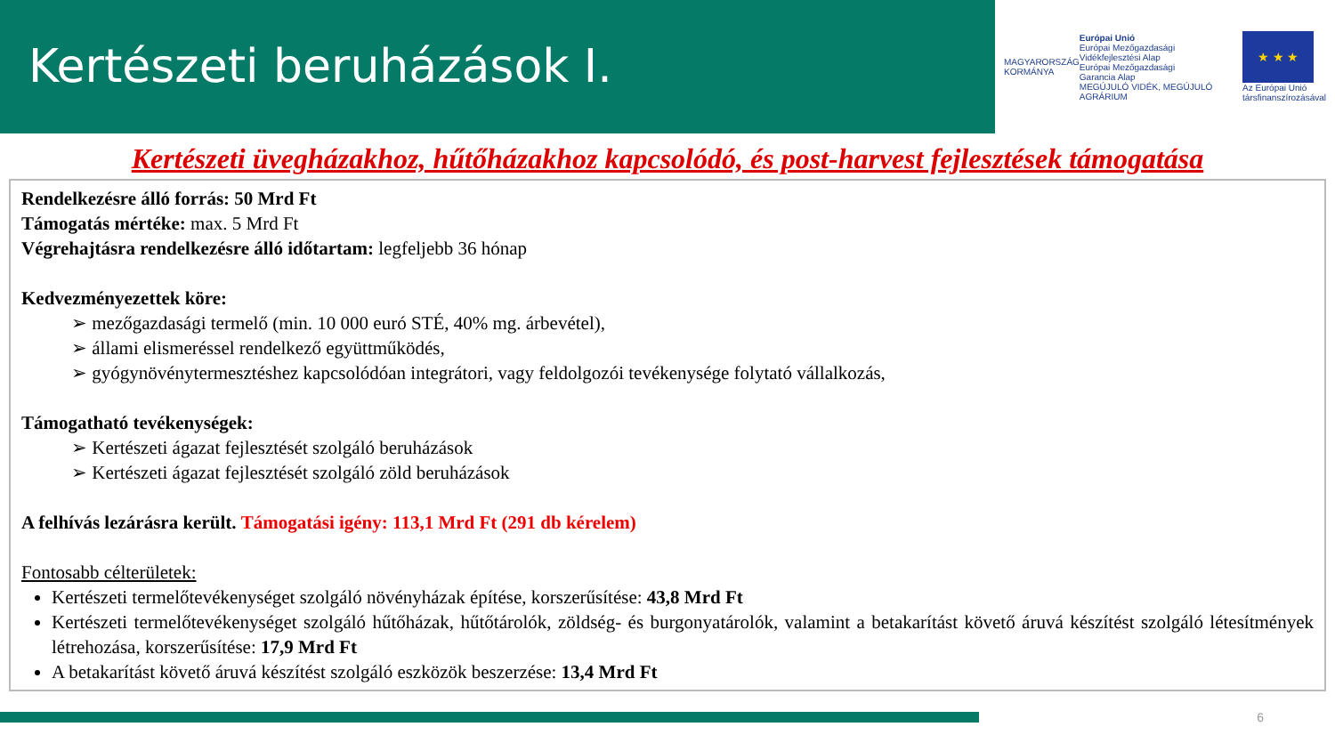Kertészeti beruházások I.
MAGYARORSZÁG
KORMÁNYA
Európai Unió
Európai Mezőgazdasági
Vidékfejlesztési Alap
Európai Mezőgazdasági
Garancia Alap
MEGÚJULÓ VIDÉK, MEGÚJULÓ AGRÁRIUM
★ ★ ★
Az Európai Unió
társfinanszírozásával
Kertészeti üvegházakhoz, hűtőházakhoz kapcsolódó, és post-harvest fejlesztések támogatása
Rendelkezésre álló forrás: 50 Mrd Ft
Támogatás mértéke: max. 5 Mrd Ft
Végrehajtásra rendelkezésre álló időtartam: legfeljebb 36 hónap
Kedvezményezettek köre:
➢ mezőgazdasági termelő (min. 10 000 euró STÉ, 40% mg. árbevétel),
➢ állami elismeréssel rendelkező együttműködés,
➢ gyógynövénytermesztéshez kapcsolódóan integrátori, vagy feldolgozói tevékenysége folytató vállalkozás,
Támogatható tevékenységek:
➢ Kertészeti ágazat fejlesztését szolgáló beruházások
➢ Kertészeti ágazat fejlesztését szolgáló zöld beruházások
A felhívás lezárásra került. Támogatási igény: 113,1 Mrd Ft (291 db kérelem)
Fontosabb célterületek:
Kertészeti termelőtevékenységet szolgáló növényházak építése, korszerűsítése: 43,8 Mrd Ft
Kertészeti termelőtevékenységet szolgáló hűtőházak, hűtőtárolók, zöldség- és burgonyatárolók, valamint a betakarítást követő áruvá készítést szolgáló létesítmények létrehozása, korszerűsítése: 17,9 Mrd Ft
A betakarítást követő áruvá készítést szolgáló eszközök beszerzése: 13,4 Mrd Ft
6